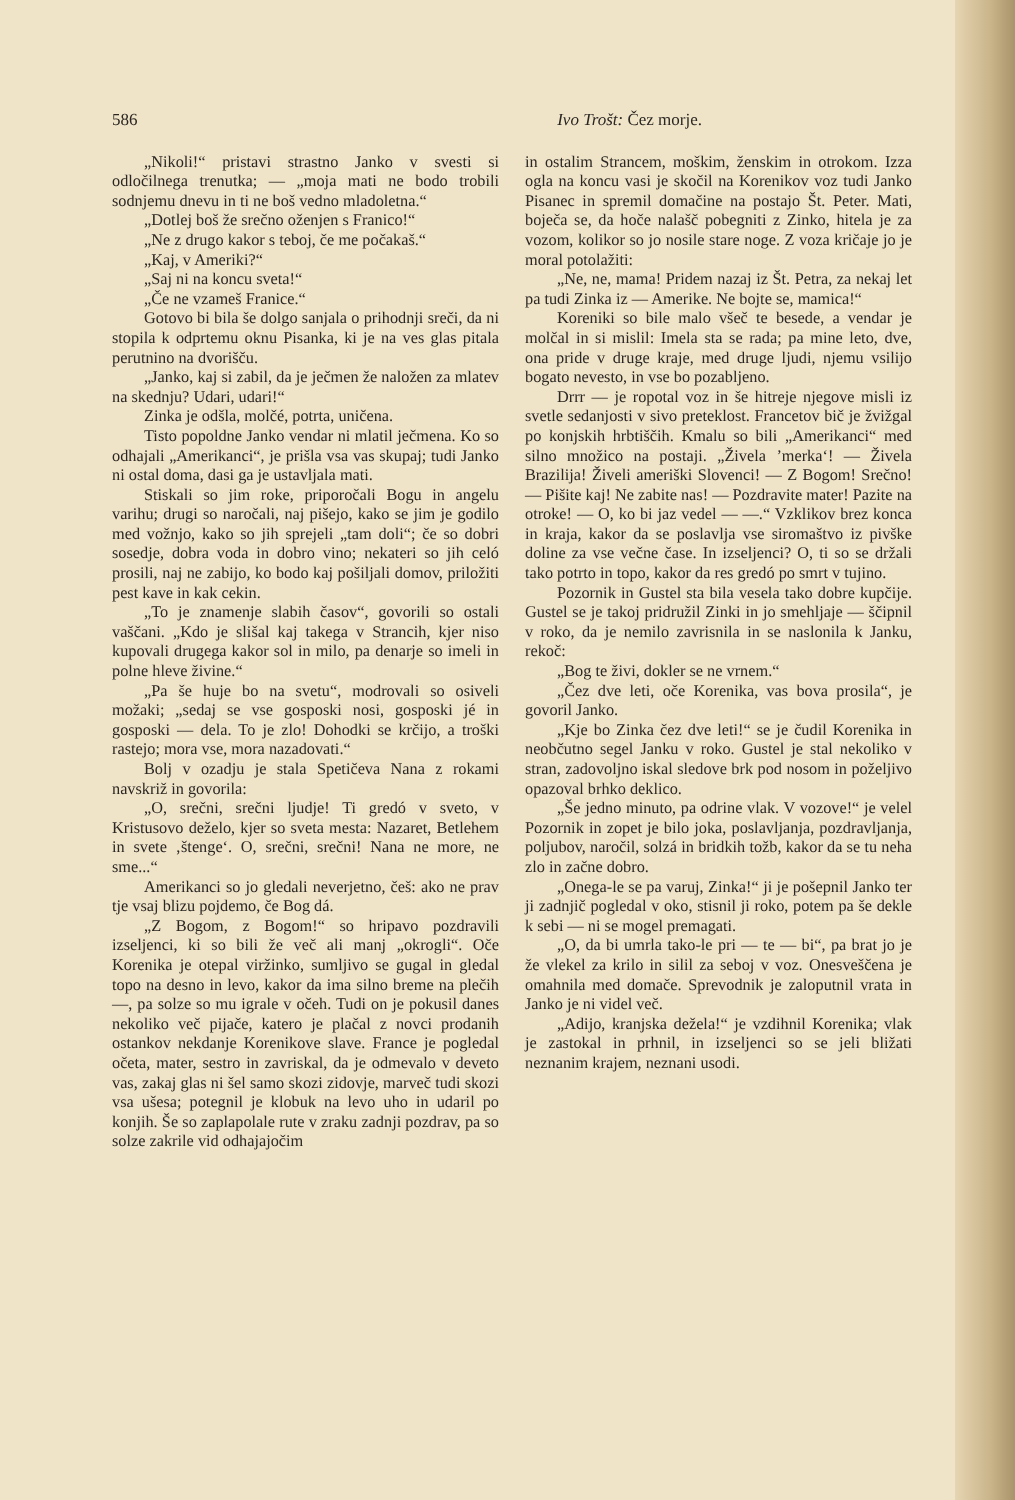586 Ivo Trošt: Čez morje.
„Nikoli!“ pristavi strastno Janko v svesti si odločilnega trenutka; — „moja mati ne bodo trobili sodnjemu dnevu in ti ne boš vedno mladoletna.“
„Dotlej boš že srečno oženjen s Franico!“
„Ne z drugo kakor s teboj, če me počakaš.“
„Kaj, v Ameriki?“
„Saj ni na koncu sveta!“
„Če ne vzameš Franice.“
Gotovo bi bila še dolgo sanjala o prihodnji sreči, da ni stopila k odprtemu oknu Pisanka, ki je na ves glas pitala perutnino na dvorišču.
„Janko, kaj si zabil, da je ječmen že naložen za mlatev na skednju? Udari, udari!“
Zinka je odšla, molčé, potrta, uničena.
Tisto popoldne Janko vendar ni mlatil ječmena. Ko so odhajali „Amerikanci“, je prišla vsa vas skupaj; tudi Janko ni ostal doma, dasi ga je ustavljala mati.
Stiskali so jim roke, priporočali Bogu in angelu varihu; drugi so naročali, naj pišejo, kako se jim je godilo med vožnjo, kako so jih sprejeli „tam doli“; če so dobri sosedje, dobra voda in dobro vino; nekateri so jih celó prosili, naj ne zabijo, ko bodo kaj pošiljali domov, priložiti pest kave in kak cekin.
„To je znamenje slabih časov“, govorili so ostali vaščani. „Kdo je slišal kaj takega v Strancih, kjer niso kupovali drugega kakor sol in milo, pa denarje so imeli in polne hleve živine.“
„Pa še huje bo na svetu“, modrovali so osiveli možaki; „sedaj se vse gosposki nosi, gosposki jé in gosposki — dela. To je zlo! Dohodki se krčijo, a troški rastejo; mora vse, mora nazadovati.“
Bolj v ozadju je stala Spetičeva Nana z rokami navskriž in govorila:
„O, srečni, srečni ljudje! Ti gredó v sveto, v Kristusovo deželo, kjer so sveta mesta: Nazaret, Betlehem in svete ‚štenge‘. O, srečni, srečni! Nana ne more, ne sme...“
Amerikanci so jo gledali neverjetno, češ: ako ne prav tje vsaj blizu pojdemo, če Bog dá.
„Z Bogom, z Bogom!“ so hripavo pozdravili izseljenci, ki so bili že več ali manj „okrogli“. Oče Korenika je otepal viržinko, sumljivo se gugal in gledal topo na desno in levo, kakor da ima silno breme na plečih —, pa solze so mu igrale v očeh. Tudi on je pokusil danes nekoliko več pijače, katero je plačal z novci prodanih ostankov nekdanje Korenikove slave. France je pogledal očeta, mater, sestro in zavriskal, da je odmevalo v deveto vas, zakaj glas ni šel samo skozi zidovje, marveč tudi skozi vsa ušesa; potegnil je klobuk na levo uho in udaril po konjih. Še so zaplapolale rute v zraku zadnji pozdrav, pa so solze zakrile vid odhajajočim
in ostalim Strancem, moškim, ženskim in otrokom. Izza ogla na koncu vasi je skočil na Korenikov voz tudi Janko Pisanec in spremil domačine na postajo Št. Peter. Mati, boječa se, da hoče nalašč pobegniti z Zinko, hitela je za vozom, kolikor so jo nosile stare noge. Z voza kričaje jo je moral potolažiti:
„Ne, ne, mama! Pridem nazaj iz Št. Petra, za nekaj let pa tudi Zinka iz — Amerike. Ne bojte se, mamica!“
Koreniki so bile malo všeč te besede, a vendar je molčal in si mislil: Imela sta se rada; pa mine leto, dve, ona pride v druge kraje, med druge ljudi, njemu vsilijo bogato nevesto, in vse bo pozabljeno.
Drrr — je ropotal voz in še hitreje njegove misli iz svetle sedanjosti v sivo preteklost. Francetov bič je žvižgal po konjskih hrbtiščih. Kmalu so bili „Amerikanci“ med silno množico na postaji. „Živela ’merka‘! — Živela Brazilija! Živeli ameriški Slovenci! — Z Bogom! Srečno! — Pišite kaj! Ne zabite nas! — Pozdravite mater! Pazite na otroke! — O, ko bi jaz vedel — —.“ Vzklikov brez konca in kraja, kakor da se poslavlja vse siromaštvo iz pivške doline za vse večne čase. In izseljenci? O, ti so se držali tako potrto in topo, kakor da res gredó po smrt v tujino.
Pozornik in Gustel sta bila vesela tako dobre kupčije. Gustel se je takoj pridružil Zinki in jo smehljaje — ščipnil v roko, da je nemilo zavrisnila in se naslonila k Janku, rekoč:
„Bog te živi, dokler se ne vrnem.“
„Čez dve leti, oče Korenika, vas bova prosila“, je govoril Janko.
„Kje bo Zinka čez dve leti!“ se je čudil Korenika in neobčutno segel Janku v roko. Gustel je stal nekoliko v stran, zadovoljno iskal sledove brk pod nosom in poželjivo opazoval brhko deklico.
„Še jedno minuto, pa odrine vlak. V vozove!“ je velel Pozornik in zopet je bilo joka, poslavljanja, pozdravljanja, poljubov, naročil, solzá in bridkih tožb, kakor da se tu neha zlo in začne dobro.
„Onega-le se pa varuj, Zinka!“ ji je pošepnil Janko ter ji zadnjič pogledal v oko, stisnil ji roko, potem pa še dekle k sebi — ni se mogel premagati.
„O, da bi umrla tako-le pri — te — bi“, pa brat jo je že vlekel za krilo in silil za seboj v voz. Onesveščena je omahnila med domače. Sprevodnik je zaloputnil vrata in Janko je ni videl več.
„Adijo, kranjska dežela!“ je vzdihnil Korenika; vlak je zastokal in prhnil, in izseljenci so se jeli bližati neznanim krajem, neznani usodi.